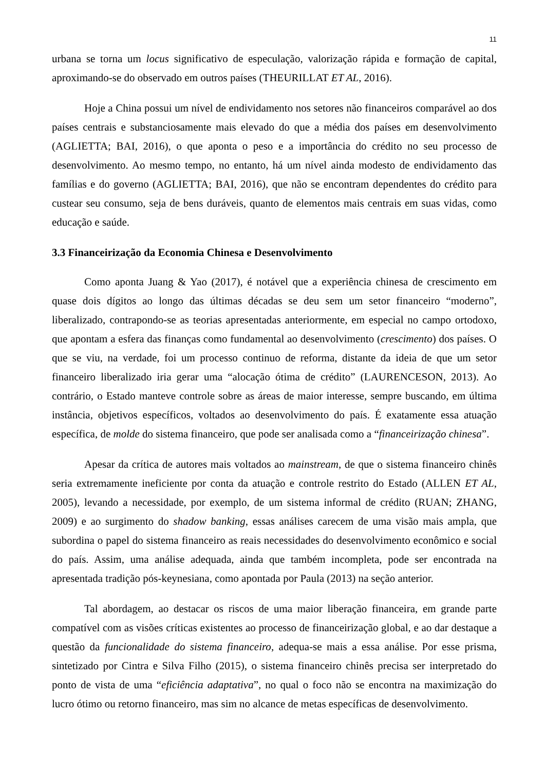11
urbana se torna um locus significativo de especulação, valorização rápida e formação de capital, aproximando-se do observado em outros países (THEURILLAT ET AL, 2016).
Hoje a China possui um nível de endividamento nos setores não financeiros comparável ao dos países centrais e substanciosamente mais elevado do que a média dos países em desenvolvimento (AGLIETTA; BAI, 2016), o que aponta o peso e a importância do crédito no seu processo de desenvolvimento. Ao mesmo tempo, no entanto, há um nível ainda modesto de endividamento das famílias e do governo (AGLIETTA; BAI, 2016), que não se encontram dependentes do crédito para custear seu consumo, seja de bens duráveis, quanto de elementos mais centrais em suas vidas, como educação e saúde.
3.3 Financeirização da Economia Chinesa e Desenvolvimento
Como aponta Juang & Yao (2017), é notável que a experiência chinesa de crescimento em quase dois dígitos ao longo das últimas décadas se deu sem um setor financeiro “moderno”, liberalizado, contrapondo-se as teorias apresentadas anteriormente, em especial no campo ortodoxo, que apontam a esfera das finanças como fundamental ao desenvolvimento (crescimento) dos países. O que se viu, na verdade, foi um processo continuo de reforma, distante da ideia de que um setor financeiro liberalizado iria gerar uma “alocação ótima de crédito” (LAURENCESON, 2013). Ao contrário, o Estado manteve controle sobre as áreas de maior interesse, sempre buscando, em última instância, objetivos específicos, voltados ao desenvolvimento do país. É exatamente essa atuação específica, de molde do sistema financeiro, que pode ser analisada como a “financeirização chinesa”.
Apesar da crítica de autores mais voltados ao mainstream, de que o sistema financeiro chinês seria extremamente ineficiente por conta da atuação e controle restrito do Estado (ALLEN ET AL, 2005), levando a necessidade, por exemplo, de um sistema informal de crédito (RUAN; ZHANG, 2009) e ao surgimento do shadow banking, essas análises carecem de uma visão mais ampla, que subordina o papel do sistema financeiro as reais necessidades do desenvolvimento econômico e social do país. Assim, uma análise adequada, ainda que também incompleta, pode ser encontrada na apresentada tradição pós-keynesiana, como apontada por Paula (2013) na seção anterior.
Tal abordagem, ao destacar os riscos de uma maior liberação financeira, em grande parte compatível com as visões críticas existentes ao processo de financeirização global, e ao dar destaque a questão da funcionalidade do sistema financeiro, adequa-se mais a essa análise. Por esse prisma, sintetizado por Cintra e Silva Filho (2015), o sistema financeiro chinês precisa ser interpretado do ponto de vista de uma “eficiência adaptativa”, no qual o foco não se encontra na maximização do lucro ótimo ou retorno financeiro, mas sim no alcance de metas específicas de desenvolvimento.